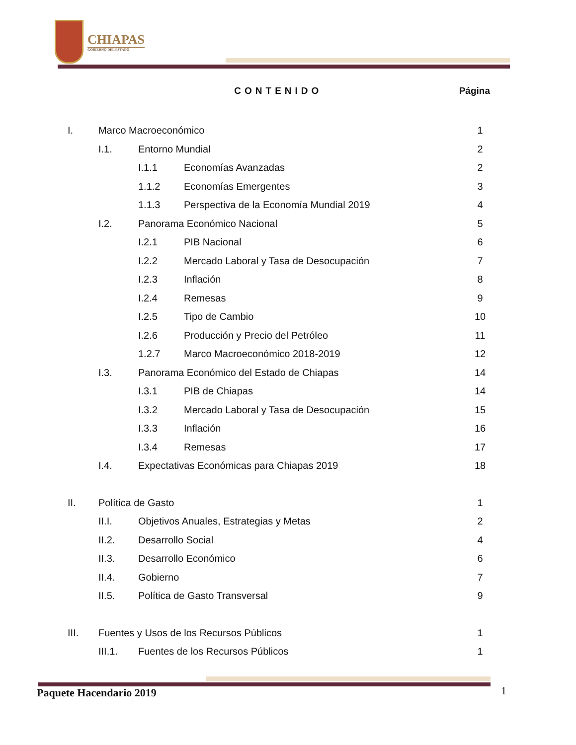CHIAPAS
GOBIERNO DEL ESTADO
CONTENIDO Página
I. Marco Macroeconómico 1
I.1. Entorno Mundial 2
I.1.1 Economías Avanzadas 2
1.1.2 Economías Emergentes 3
1.1.3 Perspectiva de la Economía Mundial 2019 4
I.2. Panorama Económico Nacional 5
I.2.1 PIB Nacional 6
I.2.2 Mercado Laboral y Tasa de Desocupación 7
I.2.3 Inflación 8
I.2.4 Remesas 9
I.2.5 Tipo de Cambio 10
I.2.6 Producción y Precio del Petróleo 11
1.2.7 Marco Macroeconómico 2018-2019 12
I.3. Panorama Económico del Estado de Chiapas 14
I.3.1 PIB de Chiapas 14
I.3.2 Mercado Laboral y Tasa de Desocupación 15
I.3.3 Inflación 16
I.3.4 Remesas 17
I.4. Expectativas Económicas para Chiapas 2019 18
II. Política de Gasto 1
II.I. Objetivos Anuales, Estrategias y Metas 2
II.2. Desarrollo Social 4
II.3. Desarrollo Económico 6
II.4. Gobierno 7
II.5. Política de Gasto Transversal 9
III. Fuentes y Usos de los Recursos Públicos 1
III.1. Fuentes de los Recursos Públicos 1
Paquete Hacendario 2019 1